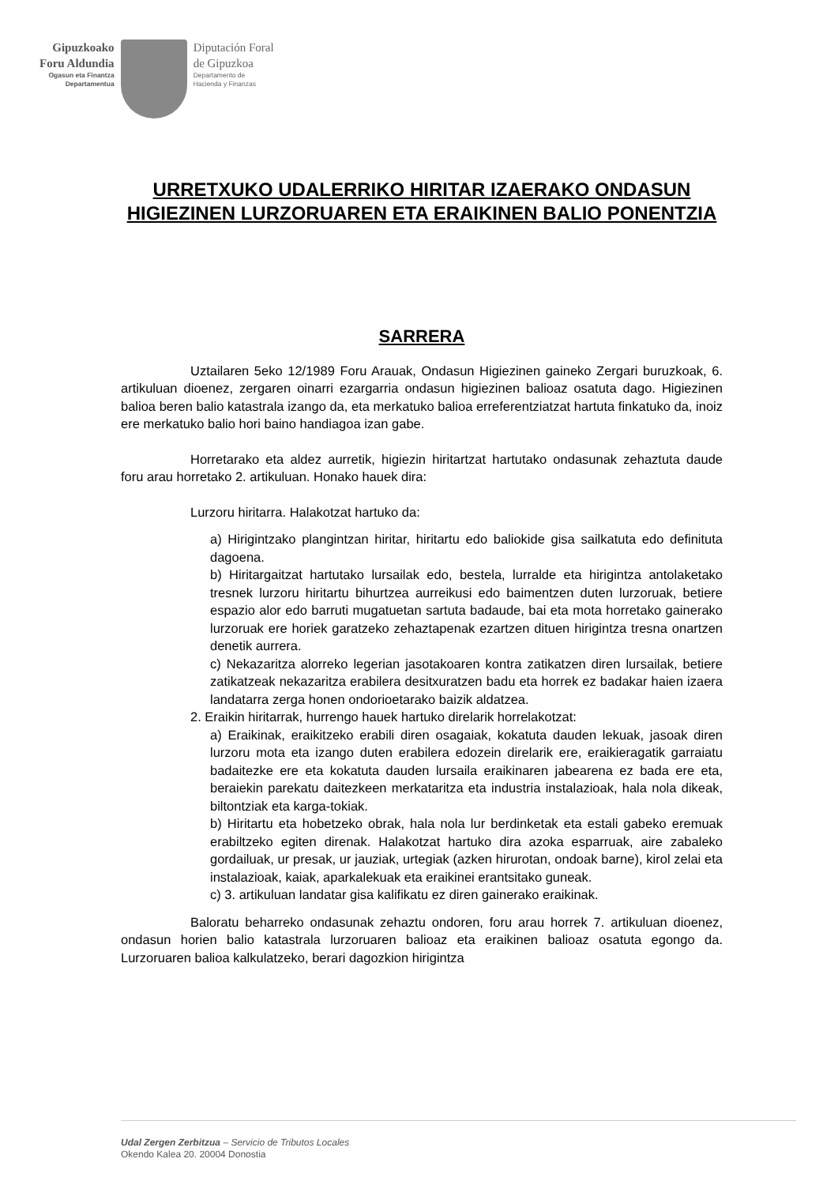Gipuzkoako
Foru Aldundia
Ogasun eta Finantza
Departamentua
Diputación Foral
de Gipuzkoa
Departamento de
Hacienda y Finanzas
URRETXUKO UDALERRIKO HIRITAR IZAERAKO ONDASUN HIGIEZINEN LURZORUAREN ETA ERAIKINEN BALIO PONENTZIA
SARRERA
Uztailaren 5eko 12/1989 Foru Arauak, Ondasun Higiezinen gaineko Zergari buruzkoak, 6. artikuluan dioenez, zergaren oinarri ezargarria ondasun higiezinen balioaz osatuta dago. Higiezinen balioa beren balio katastrala izango da, eta merkatuko balioa erreferentziatzat hartuta finkatuko da, inoiz ere merkatuko balio hori baino handiagoa izan gabe.
Horretarako eta aldez aurretik, higiezin hiritartzat hartutako ondasunak zehaztuta daude foru arau horretako 2. artikuluan. Honako hauek dira:
Lurzoru hiritarra. Halakotzat hartuko da:
a) Hirigintzako plangintzan hiritar, hiritartu edo baliokide gisa sailkatuta edo definituta dagoena.
b) Hiritargaitzat hartutako lursailak edo, bestela, lurralde eta hirigintza antolaketako tresnek lurzoru hiritartu bihurtzea aurreikusi edo baimentzen duten lurzoruak, betiere espazio alor edo barruti mugatuetan sartuta badaude, bai eta mota horretako gainerako lurzoruak ere horiek garatzeko zehaztapenak ezartzen dituen hirigintza tresna onartzen denetik aurrera.
c) Nekazaritza alorreko legerian jasotakoaren kontra zatikatzen diren lursailak, betiere zatikatzeak nekazaritza erabilera desitxuratzen badu eta horrek ez badakar haien izaera landatarra zerga honen ondorioetarako baizik aldatzea.
2. Eraikin hiritarrak, hurrengo hauek hartuko direlarik horrelakotzat:
a) Eraikinak, eraikitzeko erabili diren osagaiak, kokatuta dauden lekuak, jasoak diren lurzoru mota eta izango duten erabilera edozein direlarik ere, eraikieragatik garraiatu badaitezke ere eta kokatuta dauden lursaila eraikinaren jabearena ez bada ere eta, beraiekin parekatu daitezkeen merkataritza eta industria instalazioak, hala nola dikeak, biltontziak eta karga-tokiak.
b) Hiritartu eta hobetzeko obrak, hala nola lur berdinketak eta estali gabeko eremuak erabiltzeko egiten direnak. Halakotzat hartuko dira azoka esparruak, aire zabaleko gordailuak, ur presak, ur jauziak, urtegiak (azken hirurotan, ondoak barne), kirol zelai eta instalazioak, kaiak, aparkalekuak eta eraikinei erantsitako guneak.
c) 3. artikuluan landatar gisa kalifikatu ez diren gainerako eraikinak.
Baloratu beharreko ondasunak zehaztu ondoren, foru arau horrek 7. artikuluan dioenez, ondasun horien balio katastrala lurzoruaren balioaz eta eraikinen balioaz osatuta egongo da. Lurzoruaren balioa kalkulatzeko, berari dagozkion hirigintza
Udal Zergen Zerbitzua – Servicio de Tributos Locales
Okendo Kalea 20. 20004 Donostia